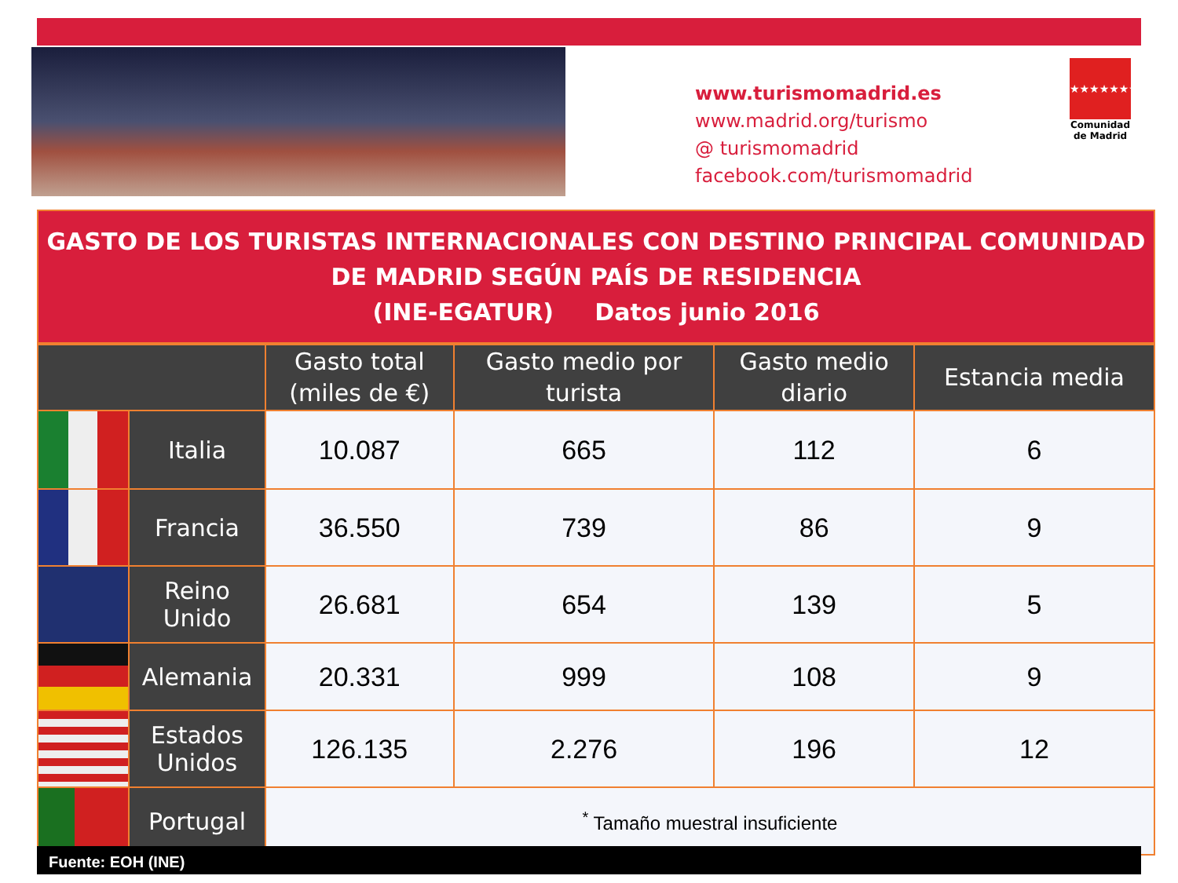www.turismomadrid.es
www.madrid.org/turismo
@ turismomadrid
facebook.com/turismomadrid
★★★★★★★
Comunidad
de Madrid
GASTO DE LOS TURISTAS INTERNACIONALES CON DESTINO PRINCIPAL COMUNIDAD DE MADRID SEGÚN PAÍS DE RESIDENCIA
(INE-EGATUR) Datos junio 2016
| | | Gasto total (miles de €) | Gasto medio por turista | Gasto medio diario | Estancia media |
| --- | --- | --- | --- | --- | --- |
| | Italia | 10.087 | 665 | 112 | 6 |
| | Francia | 36.550 | 739 | 86 | 9 |
| | Reino Unido | 26.681 | 654 | 139 | 5 |
| | Alemania | 20.331 | 999 | 108 | 9 |
| | Estados Unidos | 126.135 | 2.276 | 196 | 12 |
| | Portugal | <sup>*</sup> Tamaño muestral insuficiente | | | |
Fuente: EOH (INE)